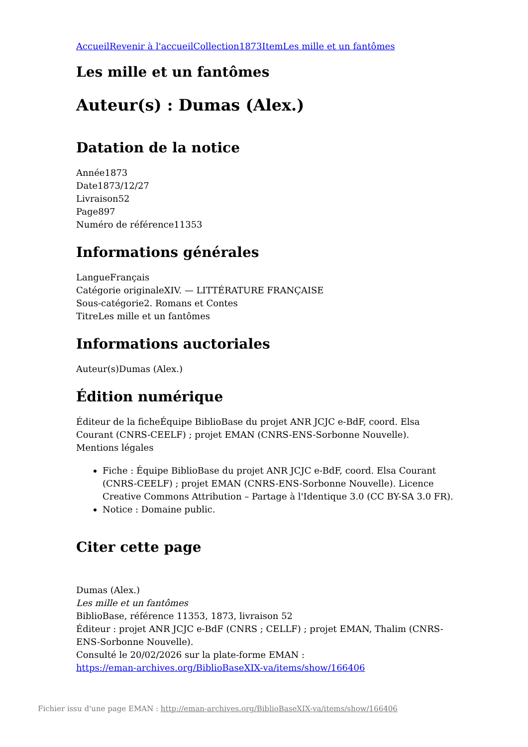Accueil Revenir à l'accueil Collection 1873 Item Les mille et un fantômes
Les mille et un fantômes
Auteur(s) : Dumas (Alex.)
Datation de la notice
Année1873
Date1873/12/27
Livraison52
Page897
Numéro de référence11353
Informations générales
LangueFrançais
Catégorie originaleXIV. — LITTÉRATURE FRANÇAISE
Sous-catégorie2. Romans et Contes
TitreLes mille et un fantômes
Informations auctoriales
Auteur(s)Dumas (Alex.)
Édition numérique
Éditeur de la ficheÉquipe BiblioBase du projet ANR JCJC e-BdF, coord. Elsa Courant (CNRS-CEELF) ; projet EMAN (CNRS-ENS-Sorbonne Nouvelle).
Mentions légales
Fiche : Équipe BiblioBase du projet ANR JCJC e-BdF, coord. Elsa Courant (CNRS-CEELF) ; projet EMAN (CNRS-ENS-Sorbonne Nouvelle). Licence Creative Commons Attribution – Partage à l'Identique 3.0 (CC BY-SA 3.0 FR).
Notice : Domaine public.
Citer cette page
Dumas (Alex.)
Les mille et un fantômes
BiblioBase, référence 11353, 1873, livraison 52
Éditeur : projet ANR JCJC e-BdF (CNRS ; CELLF) ; projet EMAN, Thalim (CNRS-ENS-Sorbonne Nouvelle).
Consulté le 20/02/2026 sur la plate-forme EMAN :
https://eman-archives.org/BiblioBaseXIX-va/items/show/166406
Fichier issu d'une page EMAN : http://eman-archives.org/BiblioBaseXIX-va/items/show/166406